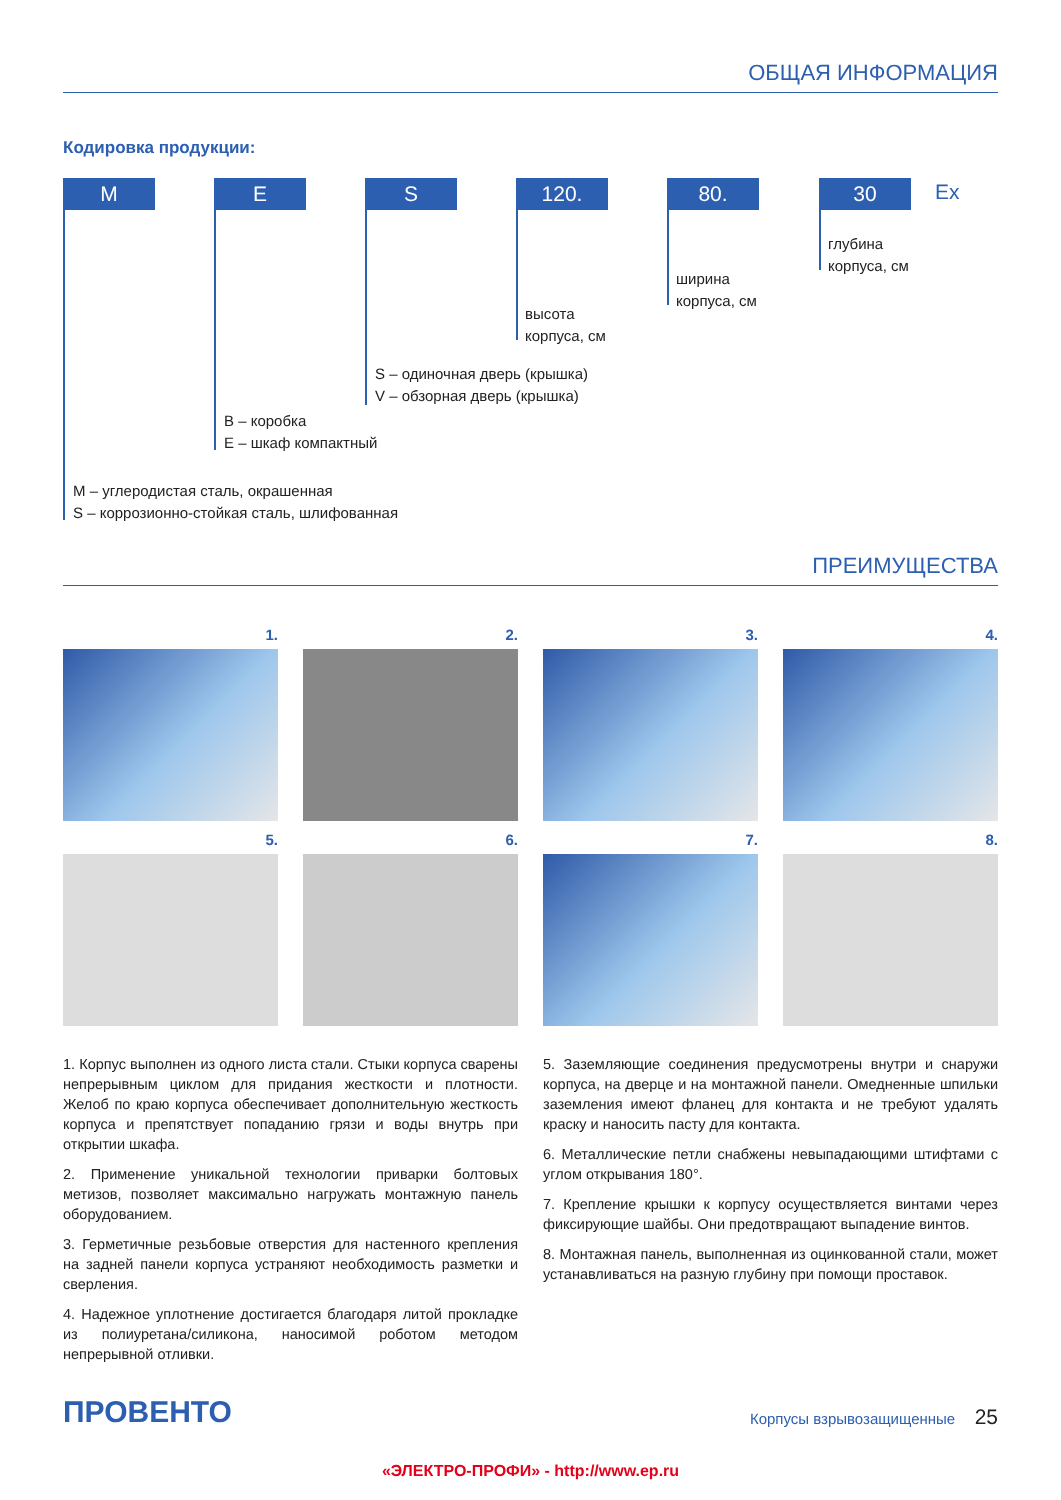ОБЩАЯ ИНФОРМАЦИЯ
Кодировка продукции:
M E S 120. 80. 30 Ex
глубина
корпуса, см
ширина
корпуса, см
высота
корпуса, см
S – одиночная дверь (крышка)
V – обзорная дверь (крышка)
B – коробка
E – шкаф компактный
M – углеродистая сталь, окрашенная
S – коррозионно-стойкая сталь, шлифованная
ПРЕИМУЩЕСТВА
1.
2.
3.
4.
5.
6.
7.
8.
1. Корпус выполнен из одного листа стали. Стыки корпуса сварены непрерывным циклом для придания жесткости и плотности. Желоб по краю корпуса обеспечивает дополнительную жесткость корпуса и препятствует попаданию грязи и воды внутрь при открытии шкафа.
2. Применение уникальной технологии приварки болтовых метизов, позволяет максимально нагружать монтажную панель оборудованием.
3. Герметичные резьбовые отверстия для настенного крепления на задней панели корпуса устраняют необходимость разметки и сверления.
4. Надежное уплотнение достигается благодаря литой прокладке из полиуретана/силикона, наносимой роботом методом непрерывной отливки.
5. Заземляющие соединения предусмотрены внутри и снаружи корпуса, на дверце и на монтажной панели. Омедненные шпильки заземления имеют фланец для контакта и не требуют удалять краску и наносить пасту для контакта.
6. Металлические петли снабжены невыпадающими штифтами с углом открывания 180°.
7. Крепление крышки к корпусу осуществляется винтами через фиксирующие шайбы. Они предотвращают выпадение винтов.
8. Монтажная панель, выполненная из оцинкованной стали, может устанавливаться на разную глубину при помощи проставок.
ПРОВЕНТО
Корпусы взрывозащищенные 25
«ЭЛЕКТРО-ПРОФИ» - http://www.ep.ru